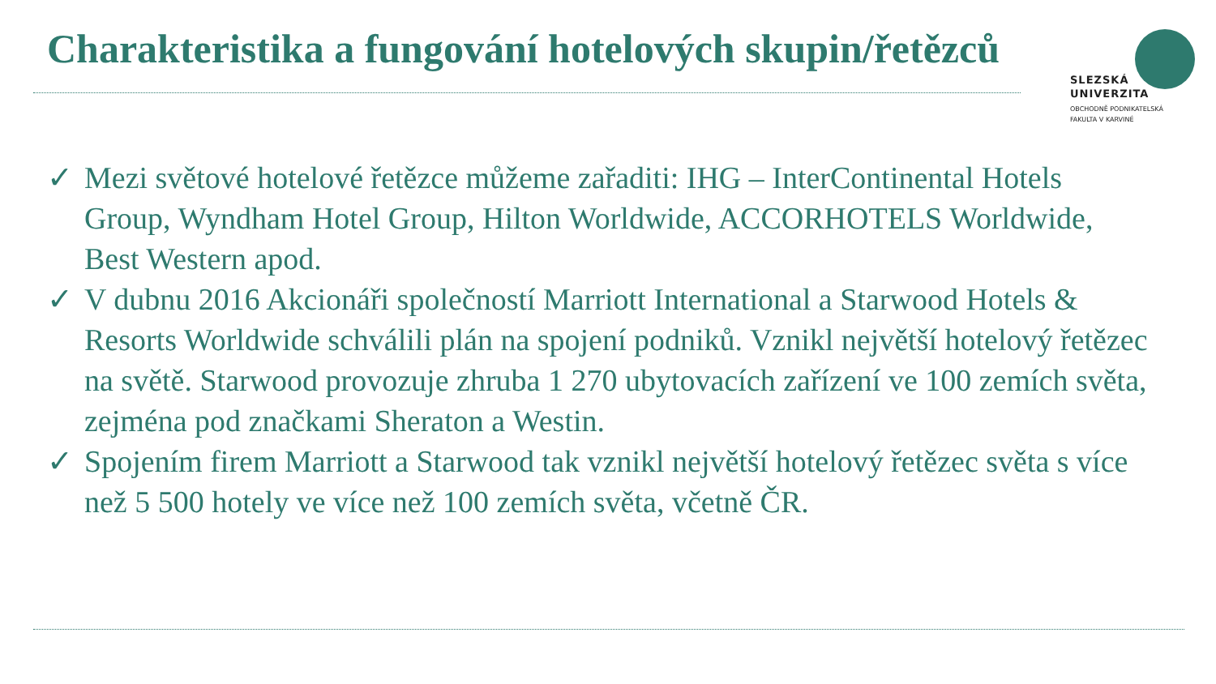Charakteristika a fungování hotelových skupin/řetězců
SLEZSKÁ
UNIVERZITA
OBCHODNĚ PODNIKATELSKÁ
FAKULTA V KARVINÉ
✓ Mezi světové hotelové řetězce můžeme zařaditi: IHG – InterContinental Hotels Group, Wyndham Hotel Group, Hilton Worldwide, ACCORHOTELS Worldwide, Best Western apod.
✓ V dubnu 2016 Akcionáři společností Marriott International a Starwood Hotels & Resorts Worldwide schválili plán na spojení podniků. Vznikl největší hotelový řetězec na světě. Starwood provozuje zhruba 1 270 ubytovacích zařízení ve 100 zemích světa, zejména pod značkami Sheraton a Westin.
✓ Spojením firem Marriott a Starwood tak vznikl největší hotelový řetězec světa s více než 5 500 hotely ve více než 100 zemích světa, včetně ČR.